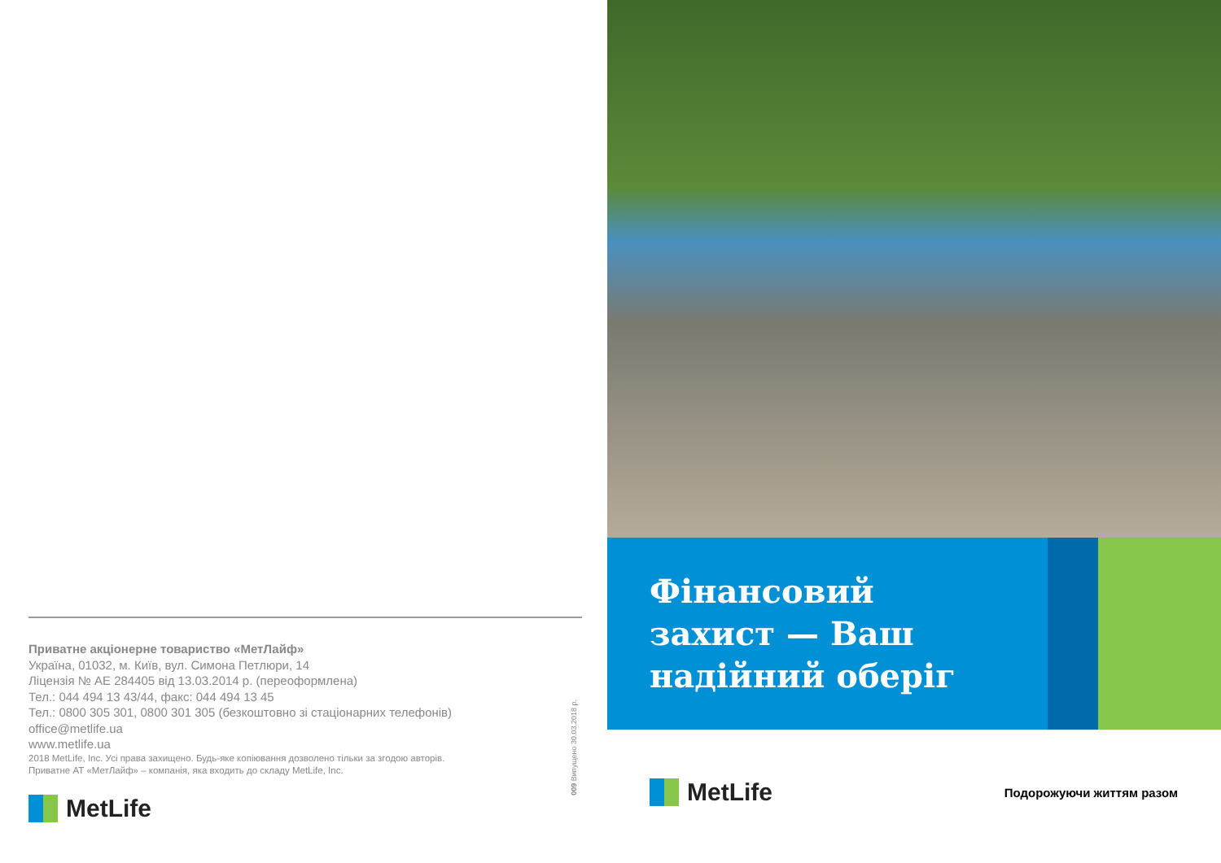Приватне акціонерне товариство «МетЛайф»
Україна, 01032, м. Київ, вул. Симона Петлюри, 14
Ліцензія № АЕ 284405 від 13.03.2014 р. (переоформлена)
Тел.: 044 494 13 43/44, факс: 044 494 13 45
Тел.: 0800 305 301, 0800 301 305 (безкоштовно зі стаціонарних телефонів)
office@metlife.ua
www.metlife.ua
2018 MetLife, Inc. Усі права захищено. Будь-яке копіювання дозволено тільки за згодою авторів.
Приватне АТ «МетЛайф» – компанія, яка входить до складу MetLife, Inc.
MetLife
009 Випущено 30.03.2018 р.
Фінансовий
захист — Ваш
надійний оберіг
MetLife
Подорожуючи життям разом